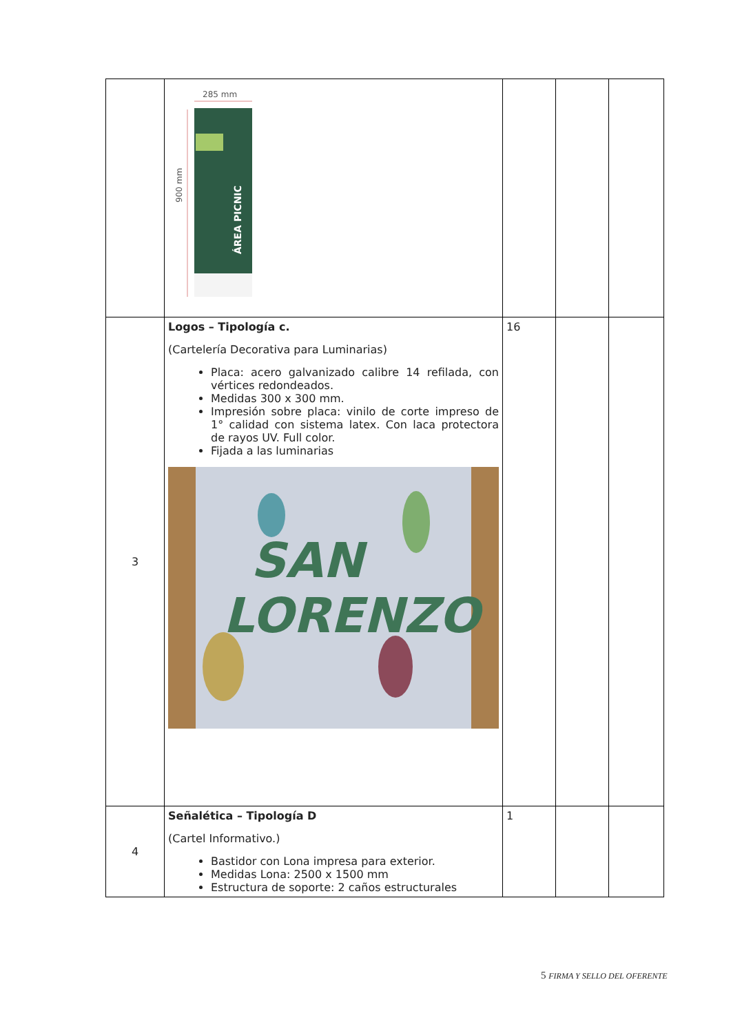| | 285 mm 900 mm ÁREA PICNIC | | | |
| 3 | Logos – Tipología c. (Cartelería Decorativa para Luminarias) Placa: acero galvanizado calibre 14 refilada, con vértices redondeados. Medidas 300 x 300 mm. Impresión sobre placa: vinilo de corte impreso de 1° calidad con sistema latex. Con laca protectora de rayos UV. Full color. Fijada a las luminarias SAN LORENZO | 16 | | |
| 4 | Señalética – Tipología D (Cartel Informativo.) Bastidor con Lona impresa para exterior. Medidas Lona: 2500 x 1500 mm Estructura de soporte: 2 caños estructurales | 1 | | |
5 FIRMA Y SELLO DEL OFERENTE